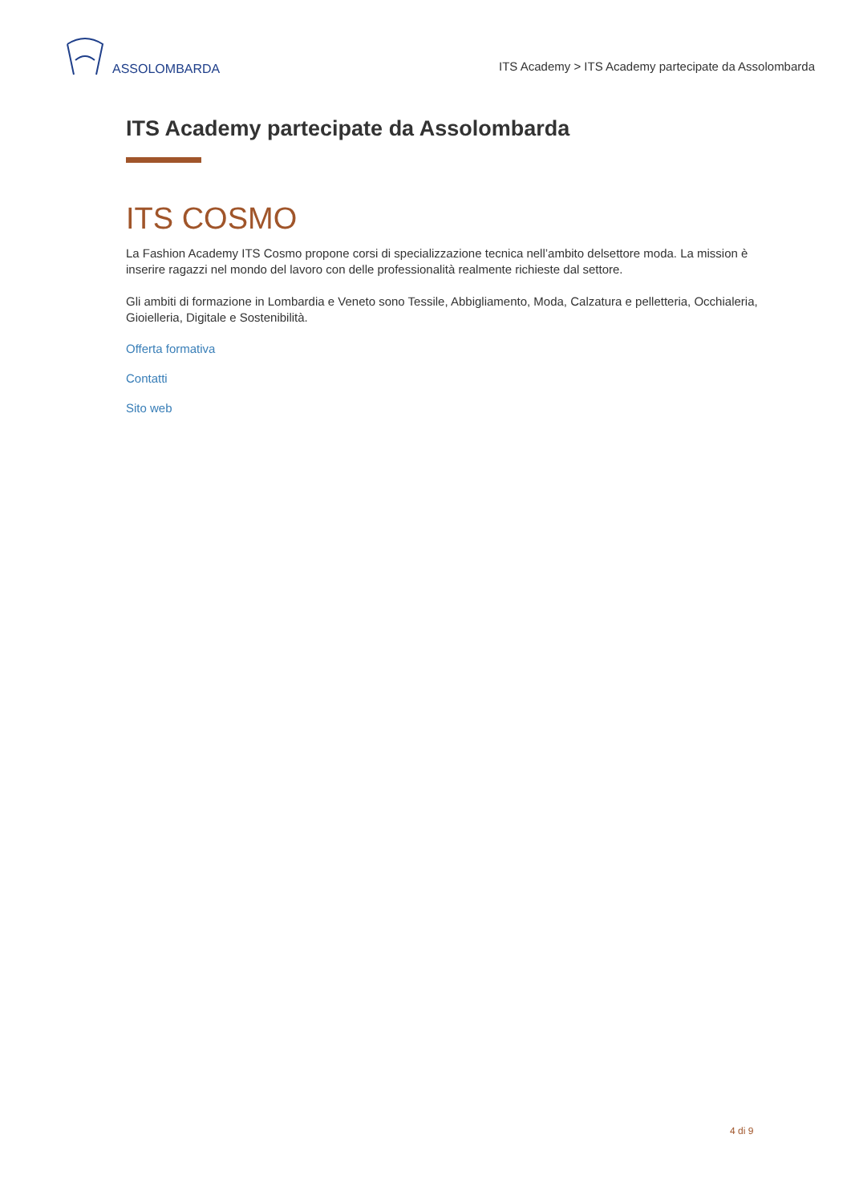ASSOLOMBARDA
ITS Academy > ITS Academy partecipate da Assolombarda
ITS Academy partecipate da Assolombarda
ITS COSMO
La Fashion Academy ITS Cosmo propone corsi di specializzazione tecnica nell’ambito delsettore moda. La mission è inserire ragazzi nel mondo del lavoro con delle professionalità realmente richieste dal settore.
Gli ambiti di formazione in Lombardia e Veneto sono Tessile, Abbigliamento, Moda, Calzatura e pelletteria, Occhialeria, Gioielleria, Digitale e Sostenibilità.
Offerta formativa
Contatti
Sito web
4 di 9